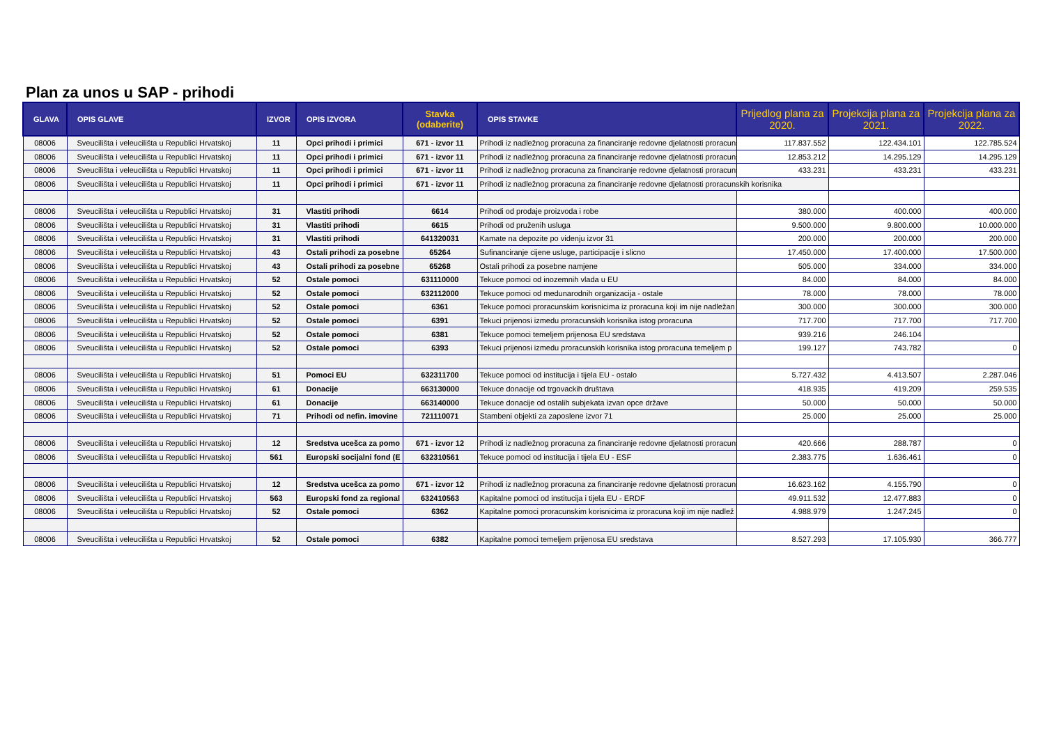Plan za unos u SAP - prihodi
| GLAVA | OPIS GLAVE | IZVOR | OPIS IZVORA | Stavka (odaberite) | OPIS STAVKE | Prijedlog plana za 2020. | Projekcija plana za 2021. | Projekcija plana za 2022. |
| --- | --- | --- | --- | --- | --- | --- | --- | --- |
| 08006 | Sveucilišta i veleucilišta u Republici Hrvatskoj | 11 | Opci prihodi i primici | 671 - izvor 11 | Prihodi iz nadležnog proracuna za financiranje redovne djelatnosti proracuns | 117.837.552 | 122.434.101 | 122.785.524 |
| 08006 | Sveucilišta i veleucilišta u Republici Hrvatskoj | 11 | Opci prihodi i primici | 671 - izvor 11 | Prihodi iz nadležnog proracuna za financiranje redovne djelatnosti proracuns | 12.853.212 | 14.295.129 | 14.295.129 |
| 08006 | Sveucilišta i veleucilišta u Republici Hrvatskoj | 11 | Opci prihodi i primici | 671 - izvor 11 | Prihodi iz nadležnog proracuna za financiranje redovne djelatnosti proracuns | 433.231 | 433.231 | 433.231 |
| 08006 | Sveucilišta i veleucilišta u Republici Hrvatskoj | 11 | Opci prihodi i primici | 671 - izvor 11 | Prihodi iz nadležnog proracuna za financiranje redovne djelatnosti proracunskih korisnika | | | |
| 08006 | Sveucilišta i veleucilišta u Republici Hrvatskoj | 31 | Vlastiti prihodi | 6614 | Prihodi od prodaje proizvoda i robe | 380.000 | 400.000 | 400.000 |
| 08006 | Sveucilišta i veleucilišta u Republici Hrvatskoj | 31 | Vlastiti prihodi | 6615 | Prihodi od pruženih usluga | 9.500.000 | 9.800.000 | 10.000.000 |
| 08006 | Sveucilišta i veleucilišta u Republici Hrvatskoj | 31 | Vlastiti prihodi | 641320031 | Kamate na depozite po videnju izvor 31 | 200.000 | 200.000 | 200.000 |
| 08006 | Sveucilišta i veleucilišta u Republici Hrvatskoj | 43 | Ostali prihodi za posebne | 65264 | Sufinanciranje cijene usluge, participacije i slicno | 17.450.000 | 17.400.000 | 17.500.000 |
| 08006 | Sveucilišta i veleucilišta u Republici Hrvatskoj | 43 | Ostali prihodi za posebne | 65268 | Ostali prihodi za posebne namjene | 505.000 | 334.000 | 334.000 |
| 08006 | Sveucilišta i veleucilišta u Republici Hrvatskoj | 52 | Ostale pomoci | 631110000 | Tekuce pomoci od inozemnih vlada u EU | 84.000 | 84.000 | 84.000 |
| 08006 | Sveucilišta i veleucilišta u Republici Hrvatskoj | 52 | Ostale pomoci | 632112000 | Tekuce pomoci od medunarodnih organizacija - ostale | 78.000 | 78.000 | 78.000 |
| 08006 | Sveucilišta i veleucilišta u Republici Hrvatskoj | 52 | Ostale pomoci | 6361 | Tekuce pomoci proracunskim korisnicima iz proracuna koji im nije nadležan | 300.000 | 300.000 | 300.000 |
| 08006 | Sveucilišta i veleucilišta u Republici Hrvatskoj | 52 | Ostale pomoci | 6391 | Tekuci prijenosi izmedu proracunskih korisnika istog proracuna | 717.700 | 717.700 | 717.700 |
| 08006 | Sveucilišta i veleucilišta u Republici Hrvatskoj | 52 | Ostale pomoci | 6381 | Tekuce pomoci temeljem prijenosa EU sredstava | 939.216 | 246.104 | |
| 08006 | Sveucilišta i veleucilišta u Republici Hrvatskoj | 52 | Ostale pomoci | 6393 | Tekuci prijenosi izmedu proracunskih korisnika istog proracuna temeljem p | 199.127 | 743.782 | 0 |
| 08006 | Sveucilišta i veleucilišta u Republici Hrvatskoj | 51 | Pomoci EU | 632311700 | Tekuce pomoci od institucija i tijela EU - ostalo | 5.727.432 | 4.413.507 | 2.287.046 |
| 08006 | Sveucilišta i veleucilišta u Republici Hrvatskoj | 61 | Donacije | 663130000 | Tekuce donacije od trgovackih društava | 418.935 | 419.209 | 259.535 |
| 08006 | Sveucilišta i veleucilišta u Republici Hrvatskoj | 61 | Donacije | 663140000 | Tekuce donacije od ostalih subjekata izvan opce države | 50.000 | 50.000 | 50.000 |
| 08006 | Sveucilišta i veleucilišta u Republici Hrvatskoj | 71 | Prihodi od nefin. imovine | 721110071 | Stambeni objekti za zaposlene izvor 71 | 25.000 | 25.000 | 25.000 |
| 08006 | Sveucilišta i veleucilišta u Republici Hrvatskoj | 12 | Sredstva ucešca za pomo | 671 - izvor 12 | Prihodi iz nadležnog proracuna za financiranje redovne djelatnosti proracuns | 420.666 | 288.787 | 0 |
| 08006 | Sveucilišta i veleucilišta u Republici Hrvatskoj | 561 | Europski socijalni fond (E | 632310561 | Tekuce pomoci od institucija i tijela EU - ESF | 2.383.775 | 1.636.461 | 0 |
| 08006 | Sveucilišta i veleucilišta u Republici Hrvatskoj | 12 | Sredstva ucešca za pomo | 671 - izvor 12 | Prihodi iz nadležnog proracuna za financiranje redovne djelatnosti proracuns | 16.623.162 | 4.155.790 | 0 |
| 08006 | Sveucilišta i veleucilišta u Republici Hrvatskoj | 563 | Europski fond za regional | 632410563 | Kapitalne pomoci od institucija i tijela EU - ERDF | 49.911.532 | 12.477.883 | 0 |
| 08006 | Sveucilišta i veleucilišta u Republici Hrvatskoj | 52 | Ostale pomoci | 6362 | Kapitalne pomoci proracunskim korisnicima iz proracuna koji im nije nadlež | 4.988.979 | 1.247.245 | 0 |
| 08006 | Sveucilišta i veleucilišta u Republici Hrvatskoj | 52 | Ostale pomoci | 6382 | Kapitalne pomoci temeljem prijenosa EU sredstava | 8.527.293 | 17.105.930 | 366.777 |